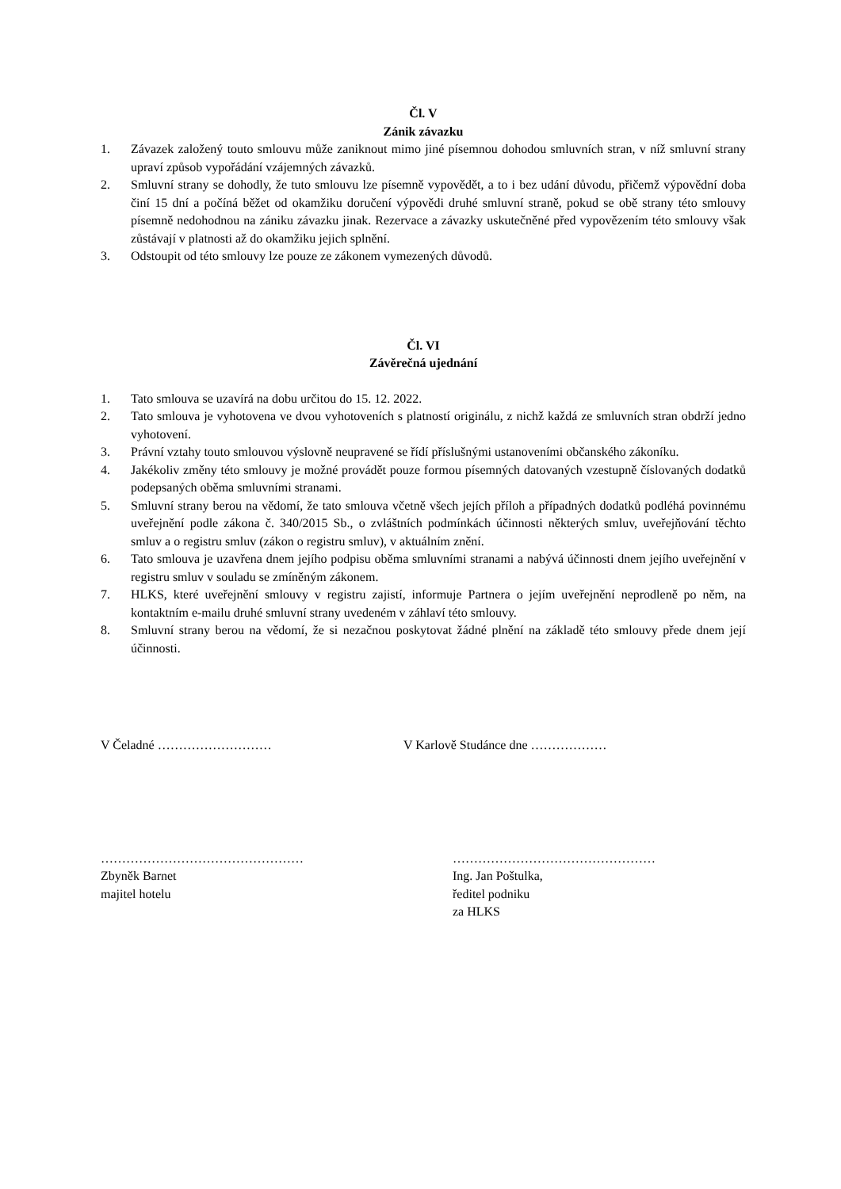Čl. V
Zánik závazku
1. Závazek založený touto smlouvu může zaniknout mimo jiné písemnou dohodou smluvních stran, v níž smluvní strany upraví způsob vypořádání vzájemných závazků.
2. Smluvní strany se dohodly, že tuto smlouvu lze písemně vypovědět, a to i bez udání důvodu, přičemž výpovědní doba činí 15 dní a počíná běžet od okamžiku doručení výpovědi druhé smluvní straně, pokud se obě strany této smlouvy písemně nedohodnou na zániku závazku jinak. Rezervace a závazky uskutečněné před vypovězením této smlouvy však zůstávají v platnosti až do okamžiku jejich splnění.
3. Odstoupit od této smlouvy lze pouze ze zákonem vymezených důvodů.
Čl. VI
Závěrečná ujednání
1. Tato smlouva se uzavírá na dobu určitou do 15. 12. 2022.
2. Tato smlouva je vyhotovena ve dvou vyhotoveních s platností originálu, z nichž každá ze smluvních stran obdrží jedno vyhotovení.
3. Právní vztahy touto smlouvou výslovně neupravené se řídí příslušnými ustanoveními občanského zákoníku.
4. Jakékoliv změny této smlouvy je možné provádět pouze formou písemných datovaných vzestupně číslovaných dodatků podepsaných oběma smluvními stranami.
5. Smluvní strany berou na vědomí, že tato smlouva včetně všech jejích příloh a případných dodatků podléhá povinnému uveřejnění podle zákona č. 340/2015 Sb., o zvláštních podmínkách účinnosti některých smluv, uveřejňování těchto smluv a o registru smluv (zákon o registru smluv), v aktuálním znění.
6. Tato smlouva je uzavřena dnem jejího podpisu oběma smluvními stranami a nabývá účinnosti dnem jejího uveřejnění v registru smluv v souladu se zmíněným zákonem.
7. HLKS, které uveřejnění smlouvy v registru zajistí, informuje Partnera o jejím uveřejnění neprodleně po něm, na kontaktním e-mailu druhé smluvní strany uvedeném v záhlaví této smlouvy.
8. Smluvní strany berou na vědomí, že si nezačnou poskytovat žádné plnění na základě této smlouvy přede dnem její účinnosti.
V Čeladné ……………………… V Karlově Studánce dne ………………
…………………………………………
Zbyněk Barnet
majitel hotelu
…………………………………………
Ing. Jan Poštulka,
ředitel podniku
za HLKS